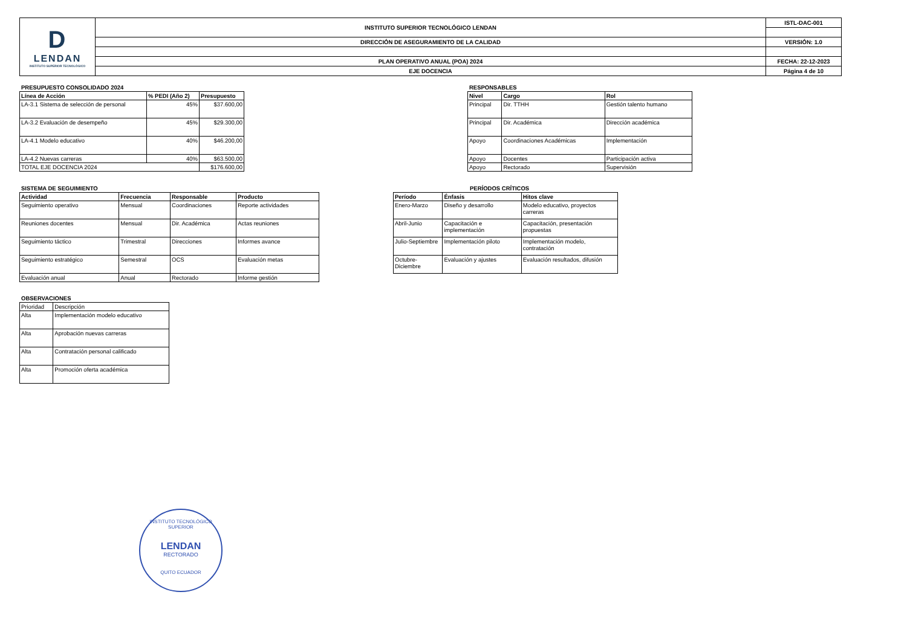| D LENDAN INSTITUTO SUPERIOR TECNOLÓGICO | INSTITUTO SUPERIOR TECNOLÓGICO LENDAN | ISTL-DAC-001 |
| | DIRECCIÓN DE ASEGURAMIENTO DE LA CALIDAD | VERSIÓN: 1.0 |
| | PLAN OPERATIVO ANUAL (POA) 2024 | FECHA: 22-12-2023 |
| | EJE DOCENCIA | Página 4 de 10 |
PRESUPUESTO CONSOLIDADO 2024
| Línea de Acción | % PEDI (Año 2) | Presupuesto |
| --- | --- | --- |
| LA-3.1 Sistema de selección de personal | 45% | $37.600,00 |
| LA-3.2 Evaluación de desempeño | 45% | $29.300,00 |
| LA-4.1 Modelo educativo | 40% | $46.200,00 |
| LA-4.2 Nuevas carreras | 40% | $63.500,00 |
| TOTAL EJE DOCENCIA 2024 | | $176.600,00 |
RESPONSABLES
| Nivel | Cargo | Rol |
| --- | --- | --- |
| Principal | Dir. TTHH | Gestión talento humano |
| Principal | Dir. Académica | Dirección académica |
| Apoyo | Coordinaciones Académicas | Implementación |
| Apoyo | Docentes | Participación activa |
| Apoyo | Rectorado | Supervisión |
SISTEMA DE SEGUIMIENTO
| Actividad | Frecuencia | Responsable | Producto |
| --- | --- | --- | --- |
| Seguimiento operativo | Mensual | Coordinaciones | Reporte actividades |
| Reuniones docentes | Mensual | Dir. Académica | Actas reuniones |
| Seguimiento táctico | Trimestral | Direcciones | Informes avance |
| Seguimiento estratégico | Semestral | OCS | Evaluación metas |
| Evaluación anual | Anual | Rectorado | Informe gestión |
PERÍODOS CRÍTICOS
| Período | Énfasis | Hitos clave |
| --- | --- | --- |
| Enero-Marzo | Diseño y desarrollo | Modelo educativo, proyectos carreras |
| Abril-Junio | Capacitación e implementación | Capacitación, presentación propuestas |
| Julio-Septiembre | Implementación piloto | Implementación modelo, contratación |
| Octubre-Diciembre | Evaluación y ajustes | Evaluación resultados, difusión |
OBSERVACIONES
| Prioridad | Descripción |
| Alta | Implementación modelo educativo |
| Alta | Aprobación nuevas carreras |
| Alta | Contratación personal calificado |
| Alta | Promoción oferta académica |
INSTITUTO TECNOLÓGICO SUPERIOR
LENDAN
RECTORADO
QUITO ECUADOR